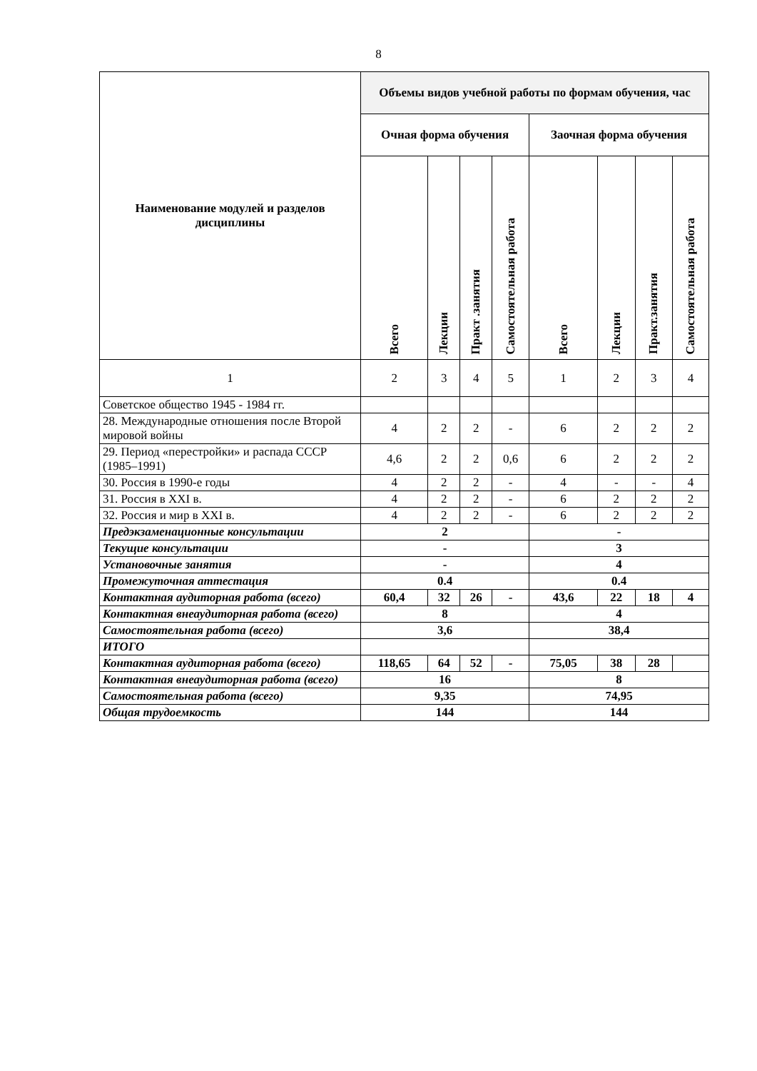8
| Наименование модулей и разделов дисциплины | Объемы видов учебной работы по формам обучения, час | | | | | | | |
| --- | --- | --- | --- | --- | --- | --- | --- | --- |
| | Очная форма обучения | | | | Заочная форма обучения | | | |
| | Всего | Лекции | Практ .занятия | Самостоятельная работа | Всего | Лекции | Практ.занятия | Самостоятельная работа |
| 1 | 2 | 3 | 4 | 5 | 1 | 2 | 3 | 4 |
| Советское общество 1945 - 1984 гг. | | | | | | | | |
| 28. Международные отношения после Второй мировой войны | 4 | 2 | 2 | - | 6 | 2 | 2 | 2 |
| 29. Период «перестройки» и распада СССР (1985–1991) | 4,6 | 2 | 2 | 0,6 | 6 | 2 | 2 | 2 |
| 30. Россия в 1990-е годы | 4 | 2 | 2 | - | 4 | - | - | 4 |
| 31. Россия в XXI в. | 4 | 2 | 2 | - | 6 | 2 | 2 | 2 |
| 32. Россия и мир в XXI в. | 4 | 2 | 2 | - | 6 | 2 | 2 | 2 |
| Предэкзаменационные консультации | 2 | | | | - | | | |
| Текущие консультации | - | | | | 3 | | | |
| Установочные занятия | - | | | | 4 | | | |
| Промежуточная аттестация | 0.4 | | | | 0.4 | | | |
| Контактная аудиторная работа (всего) | 60,4 | 32 | 26 | - | 43,6 | 22 | 18 | 4 |
| Контактная внеаудиторная работа (всего) | 8 | | | | 4 | | | |
| Самостоятельная работа (всего) | 3,6 | | | | 38,4 | | | |
| ИТОГО | | | | | | | | |
| Контактная аудиторная работа (всего) | 118,65 | 64 | 52 | - | 75,05 | 38 | 28 | |
| Контактная внеаудиторная работа (всего) | 16 | | | | 8 | | | |
| Самостоятельная работа (всего) | 9,35 | | | | 74,95 | | | |
| Общая трудоемкость | 144 | | | | 144 | | | |